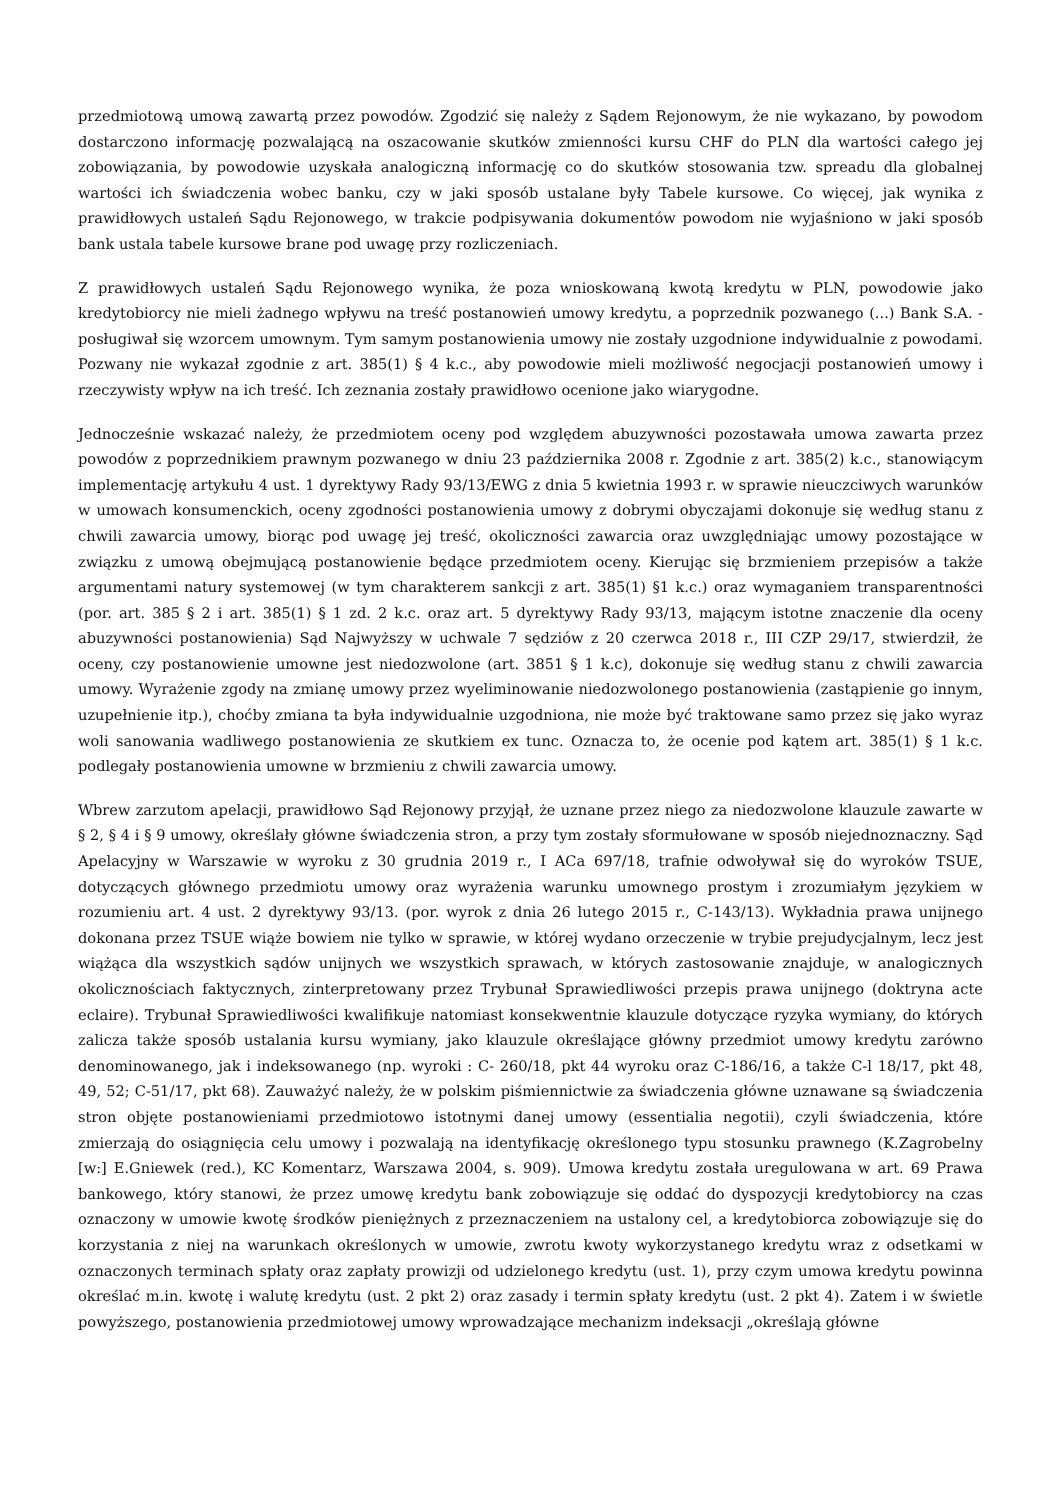przedmiotową umową zawartą przez powodów. Zgodzić się należy z Sądem Rejonowym, że nie wykazano, by powodom dostarczono informację pozwalającą na oszacowanie skutków zmienności kursu CHF do PLN dla wartości całego jej zobowiązania, by powodowie uzyskała analogiczną informację co do skutków stosowania tzw. spreadu dla globalnej wartości ich świadczenia wobec banku, czy w jaki sposób ustalane były Tabele kursowe. Co więcej, jak wynika z prawidłowych ustaleń Sądu Rejonowego, w trakcie podpisywania dokumentów powodom nie wyjaśniono w jaki sposób bank ustala tabele kursowe brane pod uwagę przy rozliczeniach.
Z prawidłowych ustaleń Sądu Rejonowego wynika, że poza wnioskowaną kwotą kredytu w PLN, powodowie jako kredytobiorcy nie mieli żadnego wpływu na treść postanowień umowy kredytu, a poprzednik pozwanego (...) Bank S.A. - posługiwał się wzorcem umownym. Tym samym postanowienia umowy nie zostały uzgodnione indywidualnie z powodami. Pozwany nie wykazał zgodnie z art. 385(1) § 4 k.c., aby powodowie mieli możliwość negocjacji postanowień umowy i rzeczywisty wpływ na ich treść. Ich zeznania zostały prawidłowo ocenione jako wiarygodne.
Jednocześnie wskazać należy, że przedmiotem oceny pod względem abuzywności pozostawała umowa zawarta przez powodów z poprzednikiem prawnym pozwanego w dniu 23 października 2008 r. Zgodnie z art. 385(2) k.c., stanowiącym implementację artykułu 4 ust. 1 dyrektywy Rady 93/13/EWG z dnia 5 kwietnia 1993 r. w sprawie nieuczciwych warunków w umowach konsumenckich, oceny zgodności postanowienia umowy z dobrymi obyczajami dokonuje się według stanu z chwili zawarcia umowy, biorąc pod uwagę jej treść, okoliczności zawarcia oraz uwzględniając umowy pozostające w związku z umową obejmującą postanowienie będące przedmiotem oceny. Kierując się brzmieniem przepisów a także argumentami natury systemowej (w tym charakterem sankcji z art. 385(1) §1 k.c.) oraz wymaganiem transparentności (por. art. 385 § 2 i art. 385(1) § 1 zd. 2 k.c. oraz art. 5 dyrektywy Rady 93/13, mającym istotne znaczenie dla oceny abuzywności postanowienia) Sąd Najwyższy w uchwale 7 sędziów z 20 czerwca 2018 r., III CZP 29/17, stwierdził, że oceny, czy postanowienie umowne jest niedozwolone (art. 3851 § 1 k.c), dokonuje się według stanu z chwili zawarcia umowy. Wyrażenie zgody na zmianę umowy przez wyeliminowanie niedozwolonego postanowienia (zastąpienie go innym, uzupełnienie itp.), choćby zmiana ta była indywidualnie uzgodniona, nie może być traktowane samo przez się jako wyraz woli sanowania wadliwego postanowienia ze skutkiem ex tunc. Oznacza to, że ocenie pod kątem art. 385(1) § 1 k.c. podlegały postanowienia umowne w brzmieniu z chwili zawarcia umowy.
Wbrew zarzutom apelacji, prawidłowo Sąd Rejonowy przyjął, że uznane przez niego za niedozwolone klauzule zawarte w § 2, § 4 i § 9 umowy, określały główne świadczenia stron, a przy tym zostały sformułowane w sposób niejednoznaczny. Sąd Apelacyjny w Warszawie w wyroku z 30 grudnia 2019 r., I ACa 697/18, trafnie odwoływał się do wyroków TSUE, dotyczących głównego przedmiotu umowy oraz wyrażenia warunku umownego prostym i zrozumiałym językiem w rozumieniu art. 4 ust. 2 dyrektywy 93/13. (por. wyrok z dnia 26 lutego 2015 r., C-143/13). Wykładnia prawa unijnego dokonana przez TSUE wiąże bowiem nie tylko w sprawie, w której wydano orzeczenie w trybie prejudycjalnym, lecz jest wiążąca dla wszystkich sądów unijnych we wszystkich sprawach, w których zastosowanie znajduje, w analogicznych okolicznościach faktycznych, zinterpretowany przez Trybunał Sprawiedliwości przepis prawa unijnego (doktryna acte eclaire). Trybunał Sprawiedliwości kwalifikuje natomiast konsekwentnie klauzule dotyczące ryzyka wymiany, do których zalicza także sposób ustalania kursu wymiany, jako klauzule określające główny przedmiot umowy kredytu zarówno denominowanego, jak i indeksowanego (np. wyroki : C- 260/18, pkt 44 wyroku oraz C-186/16, a także C-l 18/17, pkt 48, 49, 52; C-51/17, pkt 68). Zauważyć należy, że w polskim piśmiennictwie za świadczenia główne uznawane są świadczenia stron objęte postanowieniami przedmiotowo istotnymi danej umowy (essentialia negotii), czyli świadczenia, które zmierzają do osiągnięcia celu umowy i pozwalają na identyfikację określonego typu stosunku prawnego (K.Zagrobelny [w:] E.Gniewek (red.), KC Komentarz, Warszawa 2004, s. 909). Umowa kredytu została uregulowana w art. 69 Prawa bankowego, który stanowi, że przez umowę kredytu bank zobowiązuje się oddać do dyspozycji kredytobiorcy na czas oznaczony w umowie kwotę środków pieniężnych z przeznaczeniem na ustalony cel, a kredytobiorca zobowiązuje się do korzystania z niej na warunkach określonych w umowie, zwrotu kwoty wykorzystanego kredytu wraz z odsetkami w oznaczonych terminach spłaty oraz zapłaty prowizji od udzielonego kredytu (ust. 1), przy czym umowa kredytu powinna określać m.in. kwotę i walutę kredytu (ust. 2 pkt 2) oraz zasady i termin spłaty kredytu (ust. 2 pkt 4). Zatem i w świetle powyższego, postanowienia przedmiotowej umowy wprowadzające mechanizm indeksacji „określają główne